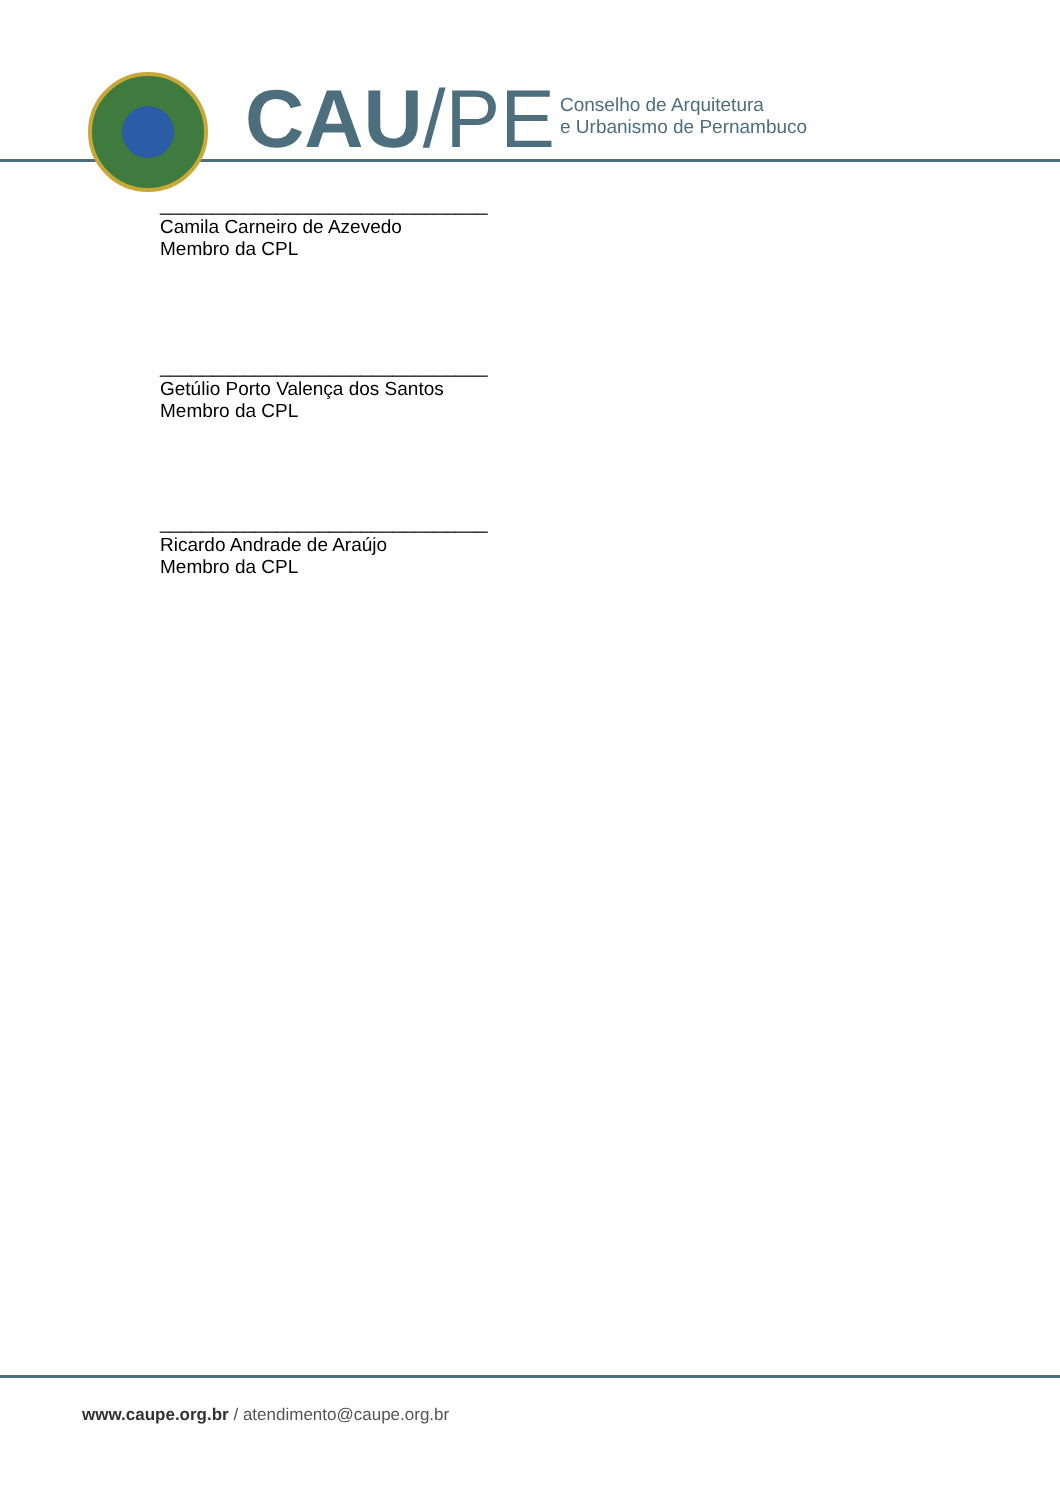CAU/PE
Conselho de Arquitetura
e Urbanismo de Pernambuco
_______________________________
Camila Carneiro de Azevedo
Membro da CPL
_______________________________
Getúlio Porto Valença dos Santos
Membro da CPL
_______________________________
Ricardo Andrade de Araújo
Membro da CPL
www.caupe.org.br / atendimento@caupe.org.br